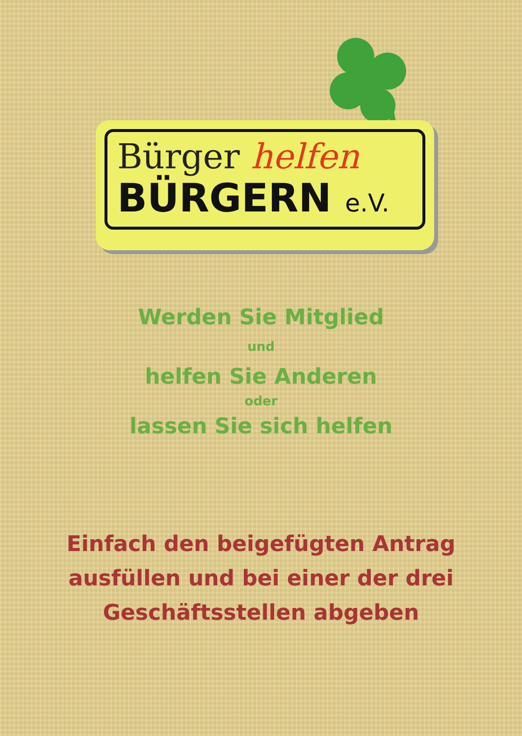Bürger helfen
BÜRGERN e.V.
Werden Sie Mitglied
und
helfen Sie Anderen
oder
lassen Sie sich helfen
Einfach den beigefügten Antrag
ausfüllen und bei einer der drei
Geschäftsstellen abgeben